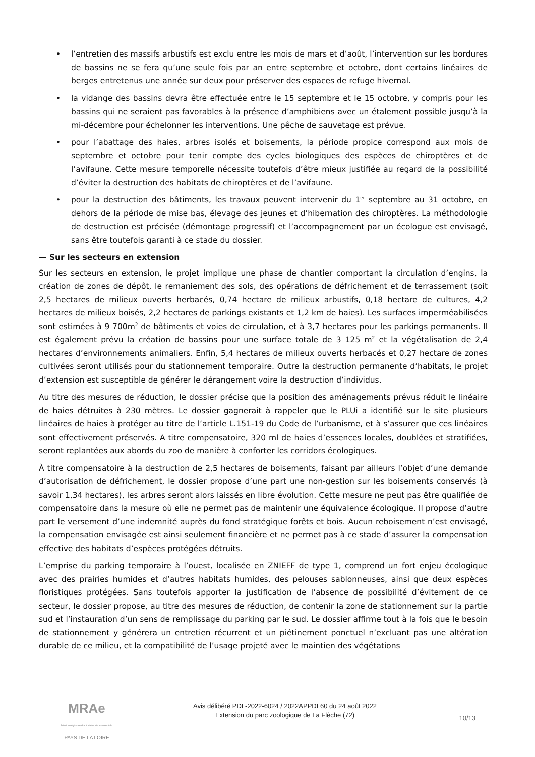• l’entretien des massifs arbustifs est exclu entre les mois de mars et d’août, l’intervention sur les bordures de bassins ne se fera qu’une seule fois par an entre septembre et octobre, dont certains linéaires de berges entretenus une année sur deux pour préserver des espaces de refuge hivernal.
• la vidange des bassins devra être effectuée entre le 15 septembre et le 15 octobre, y compris pour les bassins qui ne seraient pas favorables à la présence d’amphibiens avec un étalement possible jusqu’à la mi-décembre pour échelonner les interventions. Une pêche de sauvetage est prévue.
• pour l’abattage des haies, arbres isolés et boisements, la période propice correspond aux mois de septembre et octobre pour tenir compte des cycles biologiques des espèces de chiroptères et de l’avifaune. Cette mesure temporelle nécessite toutefois d’être mieux justifiée au regard de la possibilité d’éviter la destruction des habitats de chiroptères et de l’avifaune.
• pour la destruction des bâtiments, les travaux peuvent intervenir du 1<sup>er</sup> septembre au 31 octobre, en dehors de la période de mise bas, élevage des jeunes et d’hibernation des chiroptères. La méthodologie de destruction est précisée (démontage progressif) et l’accompagnement par un écologue est envisagé, sans être toutefois garanti à ce stade du dossier.
— Sur les secteurs en extension
Sur les secteurs en extension, le projet implique une phase de chantier comportant la circulation d’engins, la création de zones de dépôt, le remaniement des sols, des opérations de défrichement et de terrassement (soit 2,5 hectares de milieux ouverts herbacés, 0,74 hectare de milieux arbustifs, 0,18 hectare de cultures, 4,2 hectares de milieux boisés, 2,2 hectares de parkings existants et 1,2 km de haies). Les surfaces imperméabilisées sont estimées à 9 700m<sup>2</sup> de bâtiments et voies de circulation, et à 3,7 hectares pour les parkings permanents. Il est également prévu la création de bassins pour une surface totale de 3 125 m<sup>2</sup> et la végétalisation de 2,4 hectares d’environnements animaliers. Enfin, 5,4 hectares de milieux ouverts herbacés et 0,27 hectare de zones cultivées seront utilisés pour du stationnement temporaire. Outre la destruction permanente d’habitats, le projet d’extension est susceptible de générer le dérangement voire la destruction d’individus.
Au titre des mesures de réduction, le dossier précise que la position des aménagements prévus réduit le linéaire de haies détruites à 230 mètres. Le dossier gagnerait à rappeler que le PLUi a identifié sur le site plusieurs linéaires de haies à protéger au titre de l’article L.151-19 du Code de l’urbanisme, et à s’assurer que ces linéaires sont effectivement préservés. A titre compensatoire, 320 ml de haies d’essences locales, doublées et stratifiées, seront replantées aux abords du zoo de manière à conforter les corridors écologiques.
À titre compensatoire à la destruction de 2,5 hectares de boisements, faisant par ailleurs l’objet d’une demande d’autorisation de défrichement, le dossier propose d’une part une non-gestion sur les boisements conservés (à savoir 1,34 hectares), les arbres seront alors laissés en libre évolution. Cette mesure ne peut pas être qualifiée de compensatoire dans la mesure où elle ne permet pas de maintenir une équivalence écologique. Il propose d’autre part le versement d’une indemnité auprès du fond stratégique forêts et bois. Aucun reboisement n’est envisagé, la compensation envisagée est ainsi seulement financière et ne permet pas à ce stade d’assurer la compensation effective des habitats d’espèces protégées détruits.
L’emprise du parking temporaire à l’ouest, localisée en ZNIEFF de type 1, comprend un fort enjeu écologique avec des prairies humides et d’autres habitats humides, des pelouses sablonneuses, ainsi que deux espèces floristiques protégées. Sans toutefois apporter la justification de l’absence de possibilité d’évitement de ce secteur, le dossier propose, au titre des mesures de réduction, de contenir la zone de stationnement sur la partie sud et l’instauration d’un sens de remplissage du parking par le sud. Le dossier affirme tout à la fois que le besoin de stationnement y générera un entretien récurrent et un piétinement ponctuel n’excluant pas une altération durable de ce milieu, et la compatibilité de l’usage projeté avec le maintien des végétations
MRAe
Mission régionale d’autorité environnementale
PAYS DE LA LOIRE
Avis délibéré PDL-2022-6024 / 2022APPDL60 du 24 août 2022
Extension du parc zoologique de La Flèche (72)
10/13